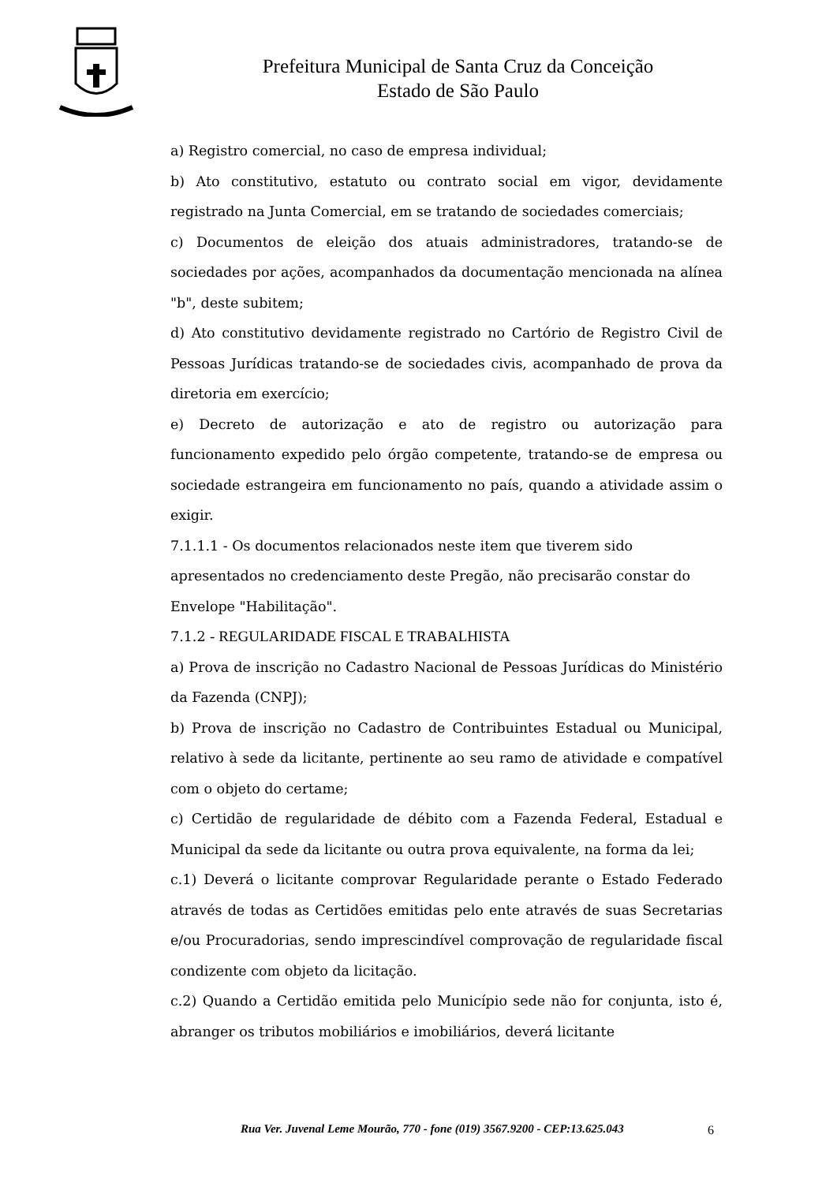Prefeitura Municipal de Santa Cruz da Conceição
Estado de São Paulo
a) Registro comercial, no caso de empresa individual;
b) Ato constitutivo, estatuto ou contrato social em vigor, devidamente registrado na Junta Comercial, em se tratando de sociedades comerciais;
c) Documentos de eleição dos atuais administradores, tratando-se de sociedades por ações, acompanhados da documentação mencionada na alínea "b", deste subitem;
d) Ato constitutivo devidamente registrado no Cartório de Registro Civil de Pessoas Jurídicas tratando-se de sociedades civis, acompanhado de prova da diretoria em exercício;
e) Decreto de autorização e ato de registro ou autorização para funcionamento expedido pelo órgão competente, tratando-se de empresa ou sociedade estrangeira em funcionamento no país, quando a atividade assim o exigir.
7.1.1.1 - Os documentos relacionados neste item que tiverem sido apresentados no credenciamento deste Pregão, não precisarão constar do Envelope "Habilitação".
7.1.2 - REGULARIDADE FISCAL E TRABALHISTA
a) Prova de inscrição no Cadastro Nacional de Pessoas Jurídicas do Ministério da Fazenda (CNPJ);
b) Prova de inscrição no Cadastro de Contribuintes Estadual ou Municipal, relativo à sede da licitante, pertinente ao seu ramo de atividade e compatível com o objeto do certame;
c) Certidão de regularidade de débito com a Fazenda Federal, Estadual e Municipal da sede da licitante ou outra prova equivalente, na forma da lei;
c.1) Deverá o licitante comprovar Regularidade perante o Estado Federado através de todas as Certidões emitidas pelo ente através de suas Secretarias e/ou Procuradorias, sendo imprescindível comprovação de regularidade fiscal condizente com objeto da licitação.
c.2) Quando a Certidão emitida pelo Município sede não for conjunta, isto é, abranger os tributos mobiliários e imobiliários, deverá licitante
Rua Ver. Juvenal Leme Mourão, 770 - fone (019) 3567.9200 - CEP:13.625.043
6